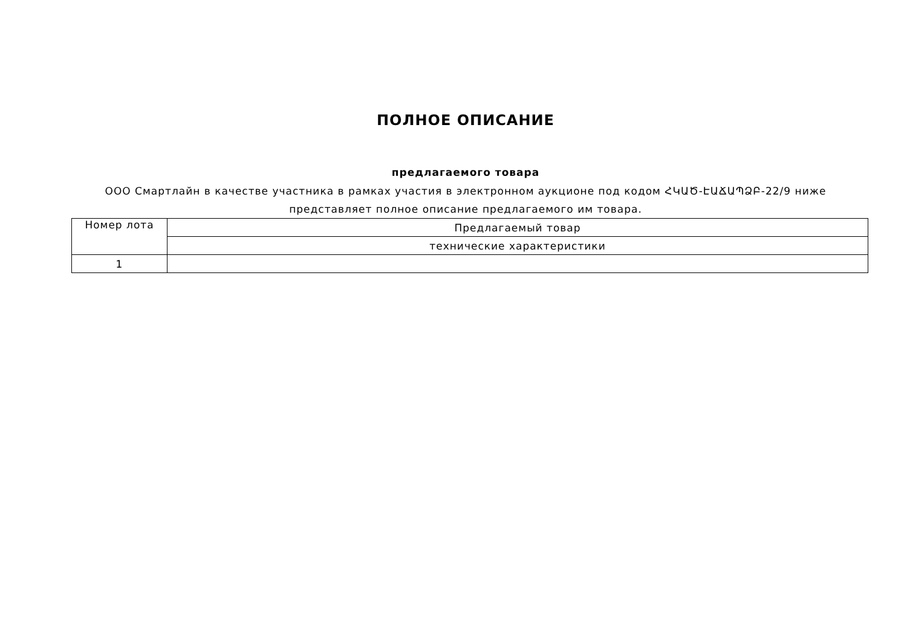ПОЛНОЕ ОПИСАНИЕ
предлагаемого товара
ООО Смартлайн в качестве участника в рамках участия в электронном аукционе под кодом ՀԿԱԾ-ԷԱՃԱՊՁԲ-22/9 ниже представляет полное описание предлагаемого им товара.
| Номер лота | Предлагаемый товар |
| | технические характеристики |
| 1 | |